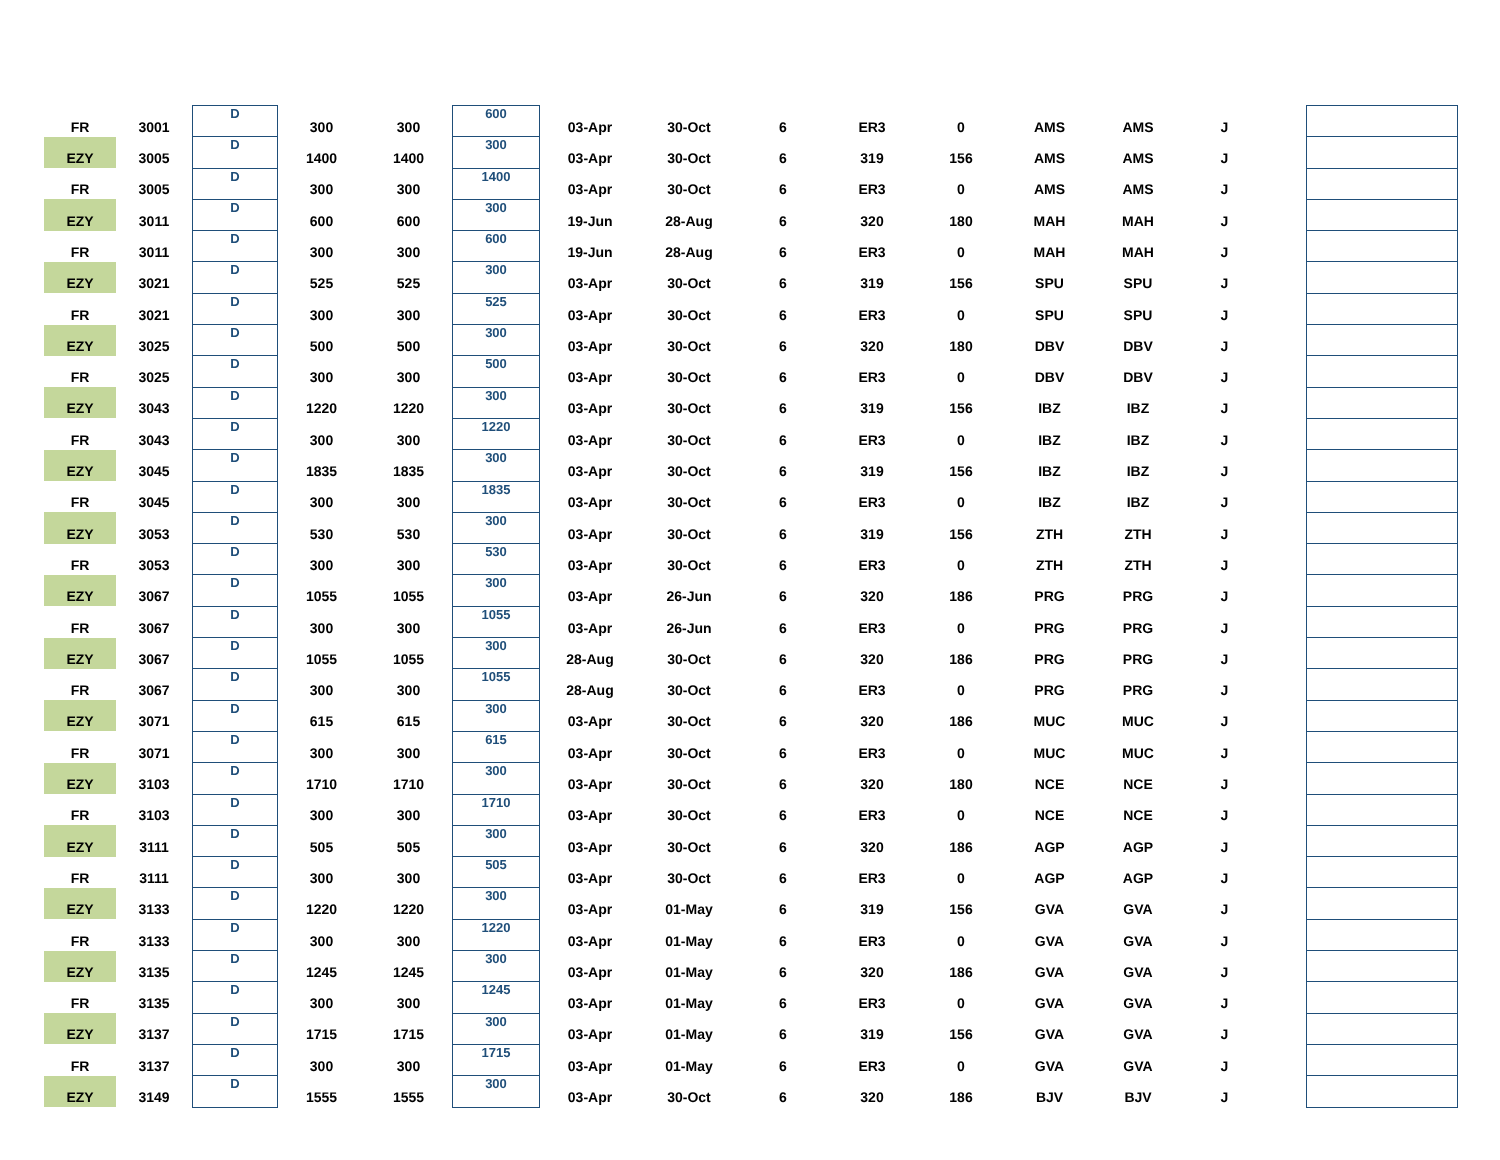| FR | 3001 | D | 300 | 300 | 600 | 03-Apr | 30-Oct | 6 | ER3 | 0 | AMS | AMS | J | | |
| EZY | 3005 | D | 1400 | 1400 | 300 | 03-Apr | 30-Oct | 6 | 319 | 156 | AMS | AMS | J | | |
| FR | 3005 | D | 300 | 300 | 1400 | 03-Apr | 30-Oct | 6 | ER3 | 0 | AMS | AMS | J | | |
| EZY | 3011 | D | 600 | 600 | 300 | 19-Jun | 28-Aug | 6 | 320 | 180 | MAH | MAH | J | | |
| FR | 3011 | D | 300 | 300 | 600 | 19-Jun | 28-Aug | 6 | ER3 | 0 | MAH | MAH | J | | |
| EZY | 3021 | D | 525 | 525 | 300 | 03-Apr | 30-Oct | 6 | 319 | 156 | SPU | SPU | J | | |
| FR | 3021 | D | 300 | 300 | 525 | 03-Apr | 30-Oct | 6 | ER3 | 0 | SPU | SPU | J | | |
| EZY | 3025 | D | 500 | 500 | 300 | 03-Apr | 30-Oct | 6 | 320 | 180 | DBV | DBV | J | | |
| FR | 3025 | D | 300 | 300 | 500 | 03-Apr | 30-Oct | 6 | ER3 | 0 | DBV | DBV | J | | |
| EZY | 3043 | D | 1220 | 1220 | 300 | 03-Apr | 30-Oct | 6 | 319 | 156 | IBZ | IBZ | J | | |
| FR | 3043 | D | 300 | 300 | 1220 | 03-Apr | 30-Oct | 6 | ER3 | 0 | IBZ | IBZ | J | | |
| EZY | 3045 | D | 1835 | 1835 | 300 | 03-Apr | 30-Oct | 6 | 319 | 156 | IBZ | IBZ | J | | |
| FR | 3045 | D | 300 | 300 | 1835 | 03-Apr | 30-Oct | 6 | ER3 | 0 | IBZ | IBZ | J | | |
| EZY | 3053 | D | 530 | 530 | 300 | 03-Apr | 30-Oct | 6 | 319 | 156 | ZTH | ZTH | J | | |
| FR | 3053 | D | 300 | 300 | 530 | 03-Apr | 30-Oct | 6 | ER3 | 0 | ZTH | ZTH | J | | |
| EZY | 3067 | D | 1055 | 1055 | 300 | 03-Apr | 26-Jun | 6 | 320 | 186 | PRG | PRG | J | | |
| FR | 3067 | D | 300 | 300 | 1055 | 03-Apr | 26-Jun | 6 | ER3 | 0 | PRG | PRG | J | | |
| EZY | 3067 | D | 1055 | 1055 | 300 | 28-Aug | 30-Oct | 6 | 320 | 186 | PRG | PRG | J | | |
| FR | 3067 | D | 300 | 300 | 1055 | 28-Aug | 30-Oct | 6 | ER3 | 0 | PRG | PRG | J | | |
| EZY | 3071 | D | 615 | 615 | 300 | 03-Apr | 30-Oct | 6 | 320 | 186 | MUC | MUC | J | | |
| FR | 3071 | D | 300 | 300 | 615 | 03-Apr | 30-Oct | 6 | ER3 | 0 | MUC | MUC | J | | |
| EZY | 3103 | D | 1710 | 1710 | 300 | 03-Apr | 30-Oct | 6 | 320 | 180 | NCE | NCE | J | | |
| FR | 3103 | D | 300 | 300 | 1710 | 03-Apr | 30-Oct | 6 | ER3 | 0 | NCE | NCE | J | | |
| EZY | 3111 | D | 505 | 505 | 300 | 03-Apr | 30-Oct | 6 | 320 | 186 | AGP | AGP | J | | |
| FR | 3111 | D | 300 | 300 | 505 | 03-Apr | 30-Oct | 6 | ER3 | 0 | AGP | AGP | J | | |
| EZY | 3133 | D | 1220 | 1220 | 300 | 03-Apr | 01-May | 6 | 319 | 156 | GVA | GVA | J | | |
| FR | 3133 | D | 300 | 300 | 1220 | 03-Apr | 01-May | 6 | ER3 | 0 | GVA | GVA | J | | |
| EZY | 3135 | D | 1245 | 1245 | 300 | 03-Apr | 01-May | 6 | 320 | 186 | GVA | GVA | J | | |
| FR | 3135 | D | 300 | 300 | 1245 | 03-Apr | 01-May | 6 | ER3 | 0 | GVA | GVA | J | | |
| EZY | 3137 | D | 1715 | 1715 | 300 | 03-Apr | 01-May | 6 | 319 | 156 | GVA | GVA | J | | |
| FR | 3137 | D | 300 | 300 | 1715 | 03-Apr | 01-May | 6 | ER3 | 0 | GVA | GVA | J | | |
| EZY | 3149 | D | 1555 | 1555 | 300 | 03-Apr | 30-Oct | 6 | 320 | 186 | BJV | BJV | J | | |